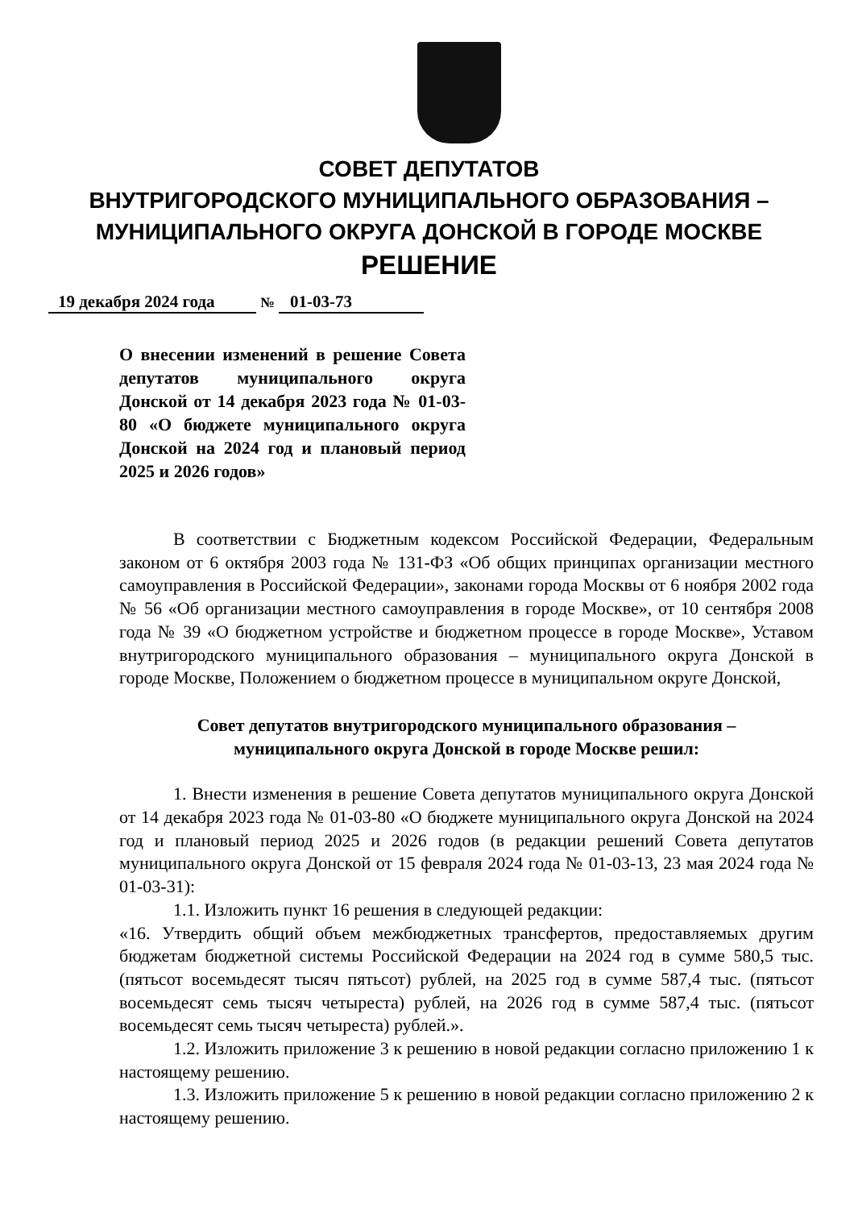СОВЕТ ДЕПУТАТОВ
ВНУТРИГОРОДСКОГО МУНИЦИПАЛЬНОГО ОБРАЗОВАНИЯ –
МУНИЦИПАЛЬНОГО ОКРУГА ДОНСКОЙ В ГОРОДЕ МОСКВЕ
РЕШЕНИЕ
19 декабря 2024 года № 01-03-73
О внесении изменений в решение Совета депутатов муниципального округа Донской от 14 декабря 2023 года № 01-03-80 «О бюджете муниципального округа Донской на 2024 год и плановый период 2025 и 2026 годов»
В соответствии с Бюджетным кодексом Российской Федерации, Федеральным законом от 6 октября 2003 года № 131-ФЗ «Об общих принципах организации местного самоуправления в Российской Федерации», законами города Москвы от 6 ноября 2002 года № 56 «Об организации местного самоуправления в городе Москве», от 10 сентября 2008 года № 39 «О бюджетном устройстве и бюджетном процессе в городе Москве», Уставом внутригородского муниципального образования – муниципального округа Донской в городе Москве, Положением о бюджетном процессе в муниципальном округе Донской,
Совет депутатов внутригородского муниципального образования –
муниципального округа Донской в городе Москве решил:
1. Внести изменения в решение Совета депутатов муниципального округа Донской от 14 декабря 2023 года № 01-03-80 «О бюджете муниципального округа Донской на 2024 год и плановый период 2025 и 2026 годов (в редакции решений Совета депутатов муниципального округа Донской от 15 февраля 2024 года № 01-03-13, 23 мая 2024 года № 01-03-31):
1.1. Изложить пункт 16 решения в следующей редакции:
«16. Утвердить общий объем межбюджетных трансфертов, предоставляемых другим бюджетам бюджетной системы Российской Федерации на 2024 год в сумме 580,5 тыс. (пятьсот восемьдесят тысяч пятьсот) рублей, на 2025 год в сумме 587,4 тыс. (пятьсот восемьдесят семь тысяч четыреста) рублей, на 2026 год в сумме 587,4 тыс. (пятьсот восемьдесят семь тысяч четыреста) рублей.».
1.2. Изложить приложение 3 к решению в новой редакции согласно приложению 1 к настоящему решению.
1.3. Изложить приложение 5 к решению в новой редакции согласно приложению 2 к настоящему решению.